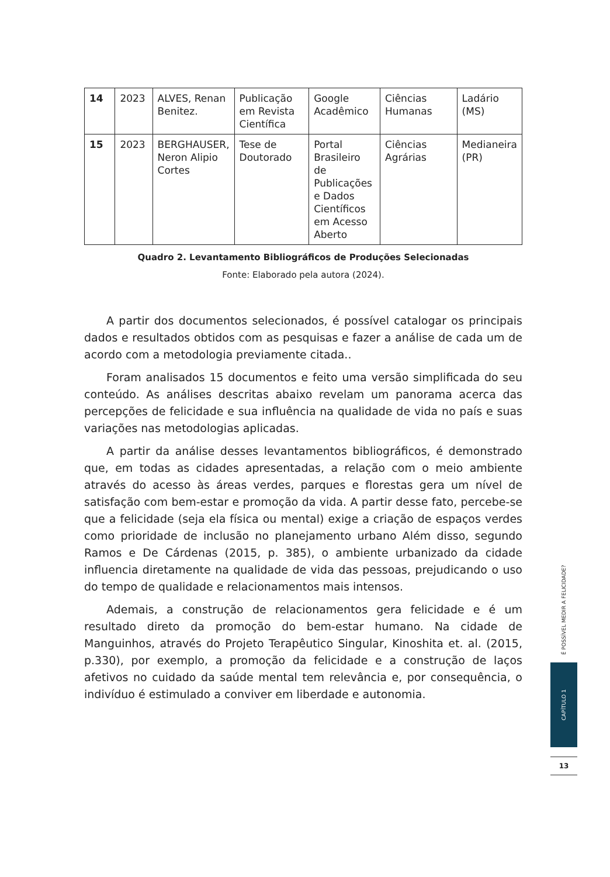| 14 | 2023 | ALVES, Renan Benitez. | Publicação em Revista Científica | Google Acadêmico | Ciências Humanas | Ladário (MS) |
| 15 | 2023 | BERGHAUSER, Neron Alipio Cortes | Tese de Doutorado | Portal Brasileiro de Publicações e Dados Científicos em Acesso Aberto | Ciências Agrárias | Medianeira (PR) |
Quadro 2. Levantamento Bibliográficos de Produções Selecionadas
Fonte: Elaborado pela autora (2024).
A partir dos documentos selecionados, é possível catalogar os principais dados e resultados obtidos com as pesquisas e fazer a análise de cada um de acordo com a metodologia previamente citada..
Foram analisados 15 documentos e feito uma versão simplificada do seu conteúdo. As análises descritas abaixo revelam um panorama acerca das percepções de felicidade e sua influência na qualidade de vida no país e suas variações nas metodologias aplicadas.
A partir da análise desses levantamentos bibliográficos, é demonstrado que, em todas as cidades apresentadas, a relação com o meio ambiente através do acesso às áreas verdes, parques e florestas gera um nível de satisfação com bem-estar e promoção da vida. A partir desse fato, percebe-se que a felicidade (seja ela física ou mental) exige a criação de espaços verdes como prioridade de inclusão no planejamento urbano Além disso, segundo Ramos e De Cárdenas (2015, p. 385), o ambiente urbanizado da cidade influencia diretamente na qualidade de vida das pessoas, prejudicando o uso do tempo de qualidade e relacionamentos mais intensos.
Ademais, a construção de relacionamentos gera felicidade e é um resultado direto da promoção do bem-estar humano. Na cidade de Manguinhos, através do Projeto Terapêutico Singular, Kinoshita et. al. (2015, p.330), por exemplo, a promoção da felicidade e a construção de laços afetivos no cuidado da saúde mental tem relevância e, por consequência, o indivíduo é estimulado a conviver em liberdade e autonomia.
É POSSÍVEL MEDIR A FELICIDADE?
CAPÍTULO 1
13